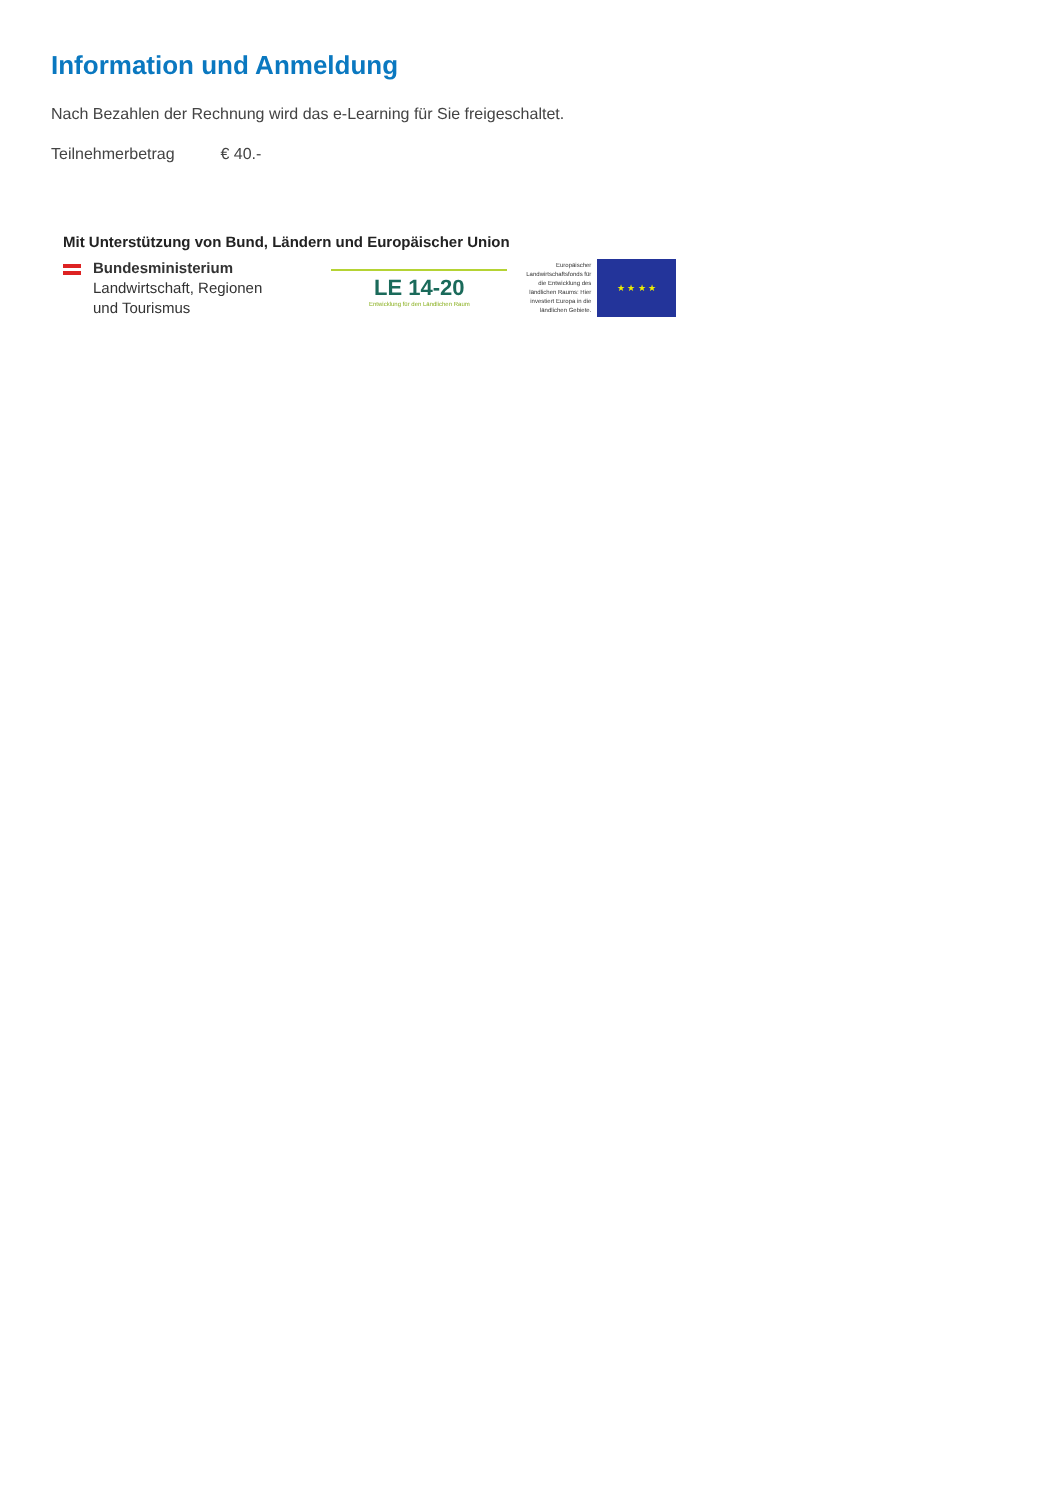Information und Anmeldung
Nach Bezahlen der Rechnung wird das e-Learning für Sie freigeschaltet.
Teilnehmerbetrag € 40.-
Mit Unterstützung von Bund, Ländern und Europäischer Union
Bundesministerium
Landwirtschaft, Regionen
und Tourismus
LE 14-20
Entwicklung für den Ländlichen Raum
Europäischer Landwirtschaftsfonds für die Entwicklung des ländlichen Raums: Hier investiert Europa in die ländlichen Gebiete.
★ ★ ★ ★